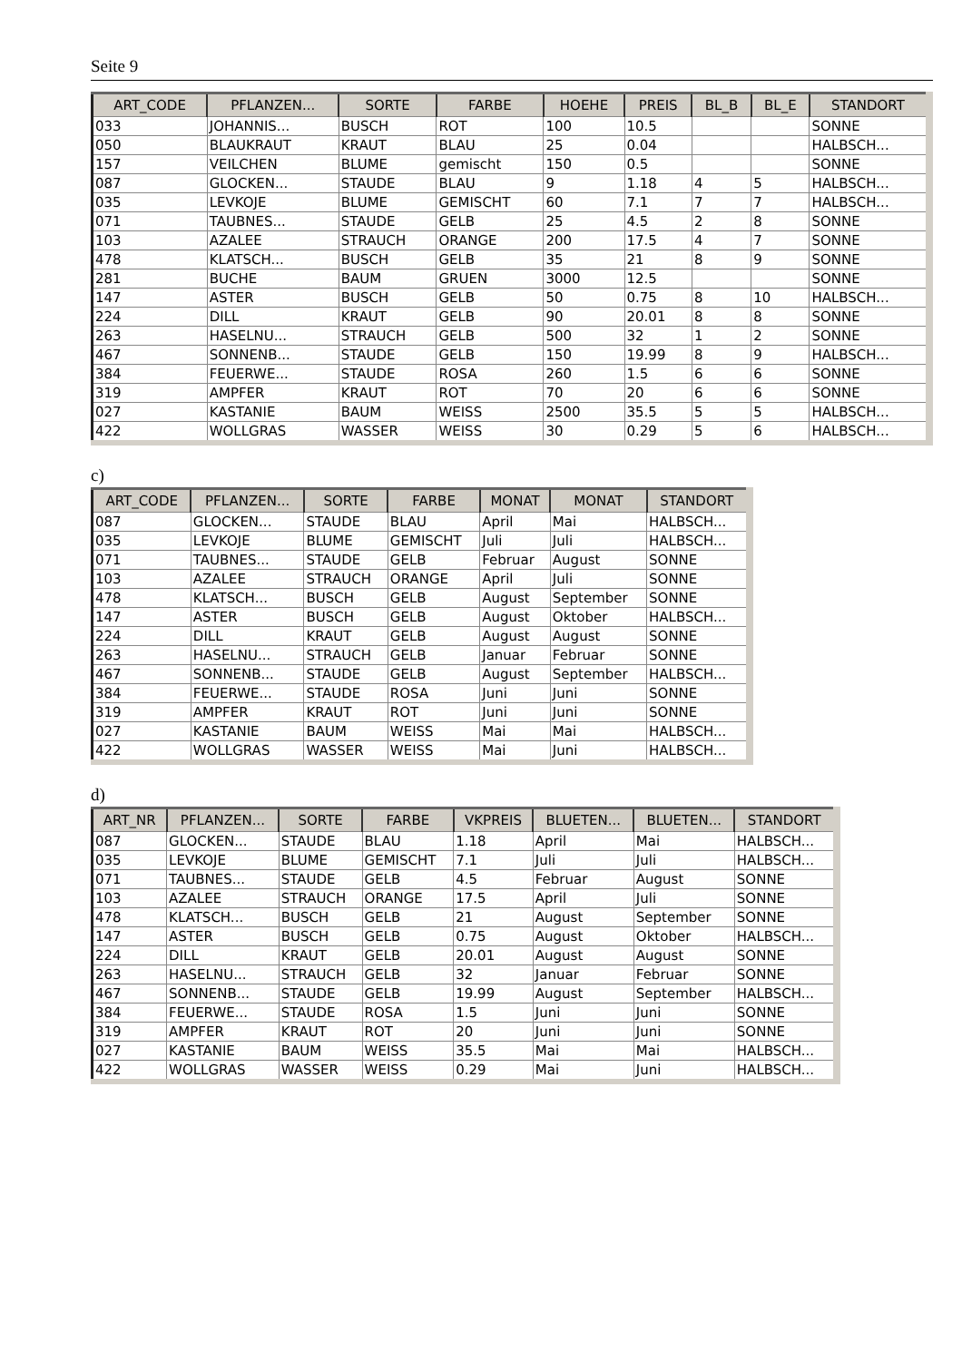Seite 9
| ART_CODE | PFLANZEN... | SORTE | FARBE | HOEHE | PREIS | BL_B | BL_E | STANDORT |
| --- | --- | --- | --- | --- | --- | --- | --- | --- |
| 033 | JOHANNIS... | BUSCH | ROT | 100 | 10.5 | | | SONNE |
| 050 | BLAUKRAUT | KRAUT | BLAU | 25 | 0.04 | | | HALBSCH... |
| 157 | VEILCHEN | BLUME | gemischt | 150 | 0.5 | | | SONNE |
| 087 | GLOCKEN... | STAUDE | BLAU | 9 | 1.18 | 4 | 5 | HALBSCH... |
| 035 | LEVKOJE | BLUME | GEMISCHT | 60 | 7.1 | 7 | 7 | HALBSCH... |
| 071 | TAUBNES... | STAUDE | GELB | 25 | 4.5 | 2 | 8 | SONNE |
| 103 | AZALEE | STRAUCH | ORANGE | 200 | 17.5 | 4 | 7 | SONNE |
| 478 | KLATSCH... | BUSCH | GELB | 35 | 21 | 8 | 9 | SONNE |
| 281 | BUCHE | BAUM | GRUEN | 3000 | 12.5 | | | SONNE |
| 147 | ASTER | BUSCH | GELB | 50 | 0.75 | 8 | 10 | HALBSCH... |
| 224 | DILL | KRAUT | GELB | 90 | 20.01 | 8 | 8 | SONNE |
| 263 | HASELNU... | STRAUCH | GELB | 500 | 32 | 1 | 2 | SONNE |
| 467 | SONNENB... | STAUDE | GELB | 150 | 19.99 | 8 | 9 | HALBSCH... |
| 384 | FEUERWE... | STAUDE | ROSA | 260 | 1.5 | 6 | 6 | SONNE |
| 319 | AMPFER | KRAUT | ROT | 70 | 20 | 6 | 6 | SONNE |
| 027 | KASTANIE | BAUM | WEISS | 2500 | 35.5 | 5 | 5 | HALBSCH... |
| 422 | WOLLGRAS | WASSER | WEISS | 30 | 0.29 | 5 | 6 | HALBSCH... |
c)
| ART_CODE | PFLANZEN... | SORTE | FARBE | MONAT | MONAT | STANDORT |
| --- | --- | --- | --- | --- | --- | --- |
| 087 | GLOCKEN... | STAUDE | BLAU | April | Mai | HALBSCH... |
| 035 | LEVKOJE | BLUME | GEMISCHT | Juli | Juli | HALBSCH... |
| 071 | TAUBNES... | STAUDE | GELB | Februar | August | SONNE |
| 103 | AZALEE | STRAUCH | ORANGE | April | Juli | SONNE |
| 478 | KLATSCH... | BUSCH | GELB | August | September | SONNE |
| 147 | ASTER | BUSCH | GELB | August | Oktober | HALBSCH... |
| 224 | DILL | KRAUT | GELB | August | August | SONNE |
| 263 | HASELNU... | STRAUCH | GELB | Januar | Februar | SONNE |
| 467 | SONNENB... | STAUDE | GELB | August | September | HALBSCH... |
| 384 | FEUERWE... | STAUDE | ROSA | Juni | Juni | SONNE |
| 319 | AMPFER | KRAUT | ROT | Juni | Juni | SONNE |
| 027 | KASTANIE | BAUM | WEISS | Mai | Mai | HALBSCH... |
| 422 | WOLLGRAS | WASSER | WEISS | Mai | Juni | HALBSCH... |
d)
| ART_NR | PFLANZEN... | SORTE | FARBE | VKPREIS | BLUETEN... | BLUETEN... | STANDORT |
| --- | --- | --- | --- | --- | --- | --- | --- |
| 087 | GLOCKEN... | STAUDE | BLAU | 1.18 | April | Mai | HALBSCH... |
| 035 | LEVKOJE | BLUME | GEMISCHT | 7.1 | Juli | Juli | HALBSCH... |
| 071 | TAUBNES... | STAUDE | GELB | 4.5 | Februar | August | SONNE |
| 103 | AZALEE | STRAUCH | ORANGE | 17.5 | April | Juli | SONNE |
| 478 | KLATSCH... | BUSCH | GELB | 21 | August | September | SONNE |
| 147 | ASTER | BUSCH | GELB | 0.75 | August | Oktober | HALBSCH... |
| 224 | DILL | KRAUT | GELB | 20.01 | August | August | SONNE |
| 263 | HASELNU... | STRAUCH | GELB | 32 | Januar | Februar | SONNE |
| 467 | SONNENB... | STAUDE | GELB | 19.99 | August | September | HALBSCH... |
| 384 | FEUERWE... | STAUDE | ROSA | 1.5 | Juni | Juni | SONNE |
| 319 | AMPFER | KRAUT | ROT | 20 | Juni | Juni | SONNE |
| 027 | KASTANIE | BAUM | WEISS | 35.5 | Mai | Mai | HALBSCH... |
| 422 | WOLLGRAS | WASSER | WEISS | 0.29 | Mai | Juni | HALBSCH... |